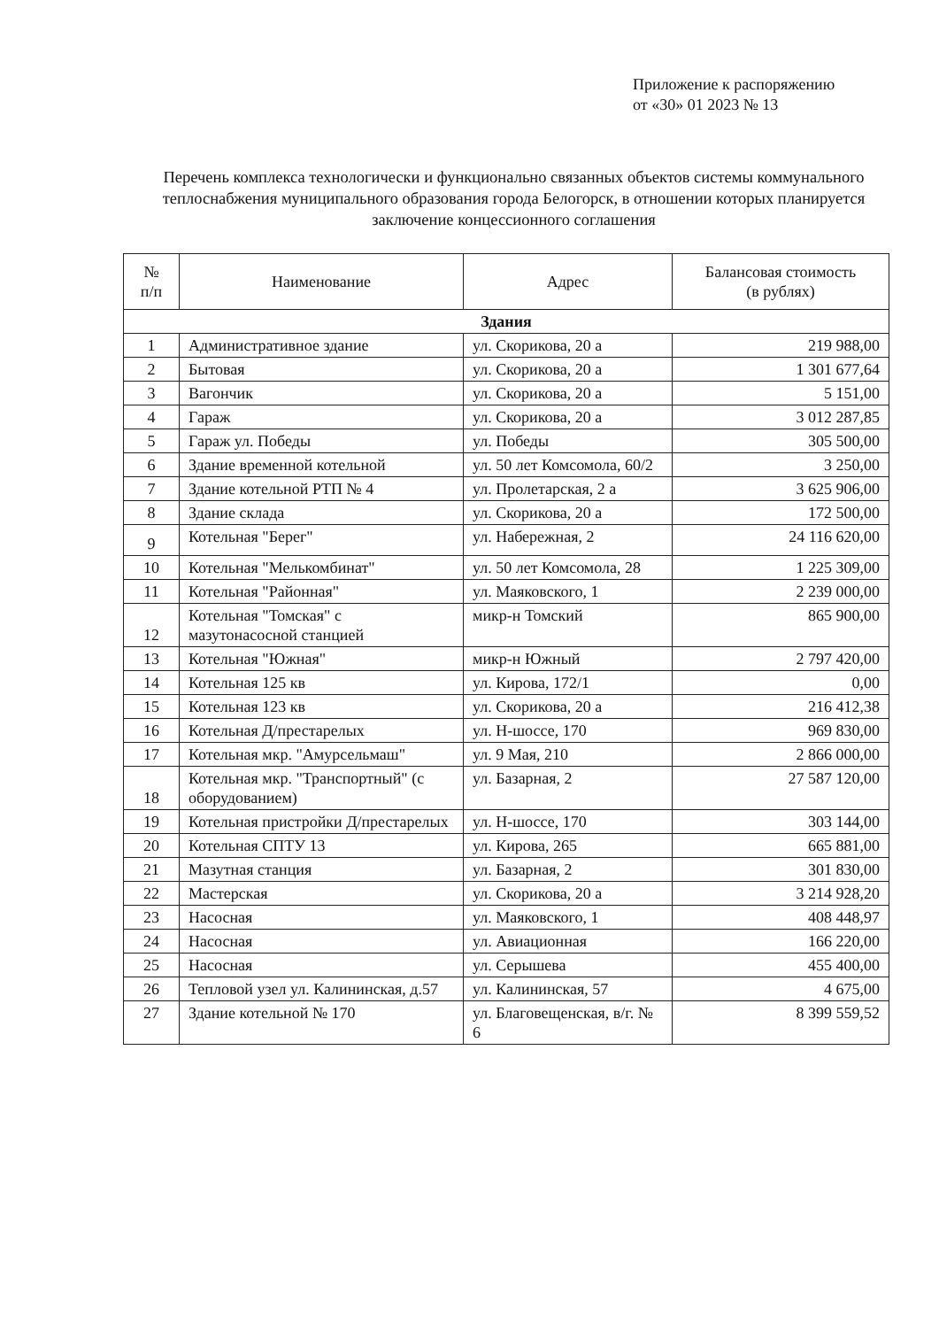Приложение к распоряжению
от «30» 01 2023 № 13
Перечень комплекса технологически и функционально связанных объектов системы коммунального теплоснабжения муниципального образования города Белогорск, в отношении которых планируется заключение концессионного соглашения
| № п/п | Наименование | Адрес | Балансовая стоимость (в рублях) |
| --- | --- | --- | --- |
| Здания | | | |
| 1 | Административное здание | ул. Скорикова, 20 а | 219 988,00 |
| 2 | Бытовая | ул. Скорикова, 20 а | 1 301 677,64 |
| 3 | Вагончик | ул. Скорикова, 20 а | 5 151,00 |
| 4 | Гараж | ул. Скорикова, 20 а | 3 012 287,85 |
| 5 | Гараж ул. Победы | ул. Победы | 305 500,00 |
| 6 | Здание временной котельной | ул. 50 лет Комсомола, 60/2 | 3 250,00 |
| 7 | Здание котельной РТП № 4 | ул. Пролетарская, 2 а | 3 625 906,00 |
| 8 | Здание склада | ул. Скорикова, 20 а | 172 500,00 |
| 9 | Котельная "Берег" | ул. Набережная, 2 | 24 116 620,00 |
| 10 | Котельная "Мелькомбинат" | ул. 50 лет Комсомола, 28 | 1 225 309,00 |
| 11 | Котельная "Районная" | ул. Маяковского, 1 | 2 239 000,00 |
| 12 | Котельная "Томская" с мазутонасосной станцией | микр-н Томский | 865 900,00 |
| 13 | Котельная "Южная" | микр-н Южный | 2 797 420,00 |
| 14 | Котельная 125 кв | ул. Кирова, 172/1 | 0,00 |
| 15 | Котельная 123 кв | ул. Скорикова, 20 а | 216 412,38 |
| 16 | Котельная Д/престарелых | ул. Н-шоссе, 170 | 969 830,00 |
| 17 | Котельная мкр. "Амурсельмаш" | ул. 9 Мая, 210 | 2 866 000,00 |
| 18 | Котельная мкр. "Транспортный" (с оборудованием) | ул. Базарная, 2 | 27 587 120,00 |
| 19 | Котельная пристройки Д/престарелых | ул. Н-шоссе, 170 | 303 144,00 |
| 20 | Котельная СПТУ 13 | ул. Кирова, 265 | 665 881,00 |
| 21 | Мазутная станция | ул. Базарная, 2 | 301 830,00 |
| 22 | Мастерская | ул. Скорикова, 20 а | 3 214 928,20 |
| 23 | Насосная | ул. Маяковского, 1 | 408 448,97 |
| 24 | Насосная | ул. Авиационная | 166 220,00 |
| 25 | Насосная | ул. Серышева | 455 400,00 |
| 26 | Тепловой узел ул. Калининская, д.57 | ул. Калининская, 57 | 4 675,00 |
| 27 | Здание котельной № 170 | ул. Благовещенская, в/г. № 6 | 8 399 559,52 |